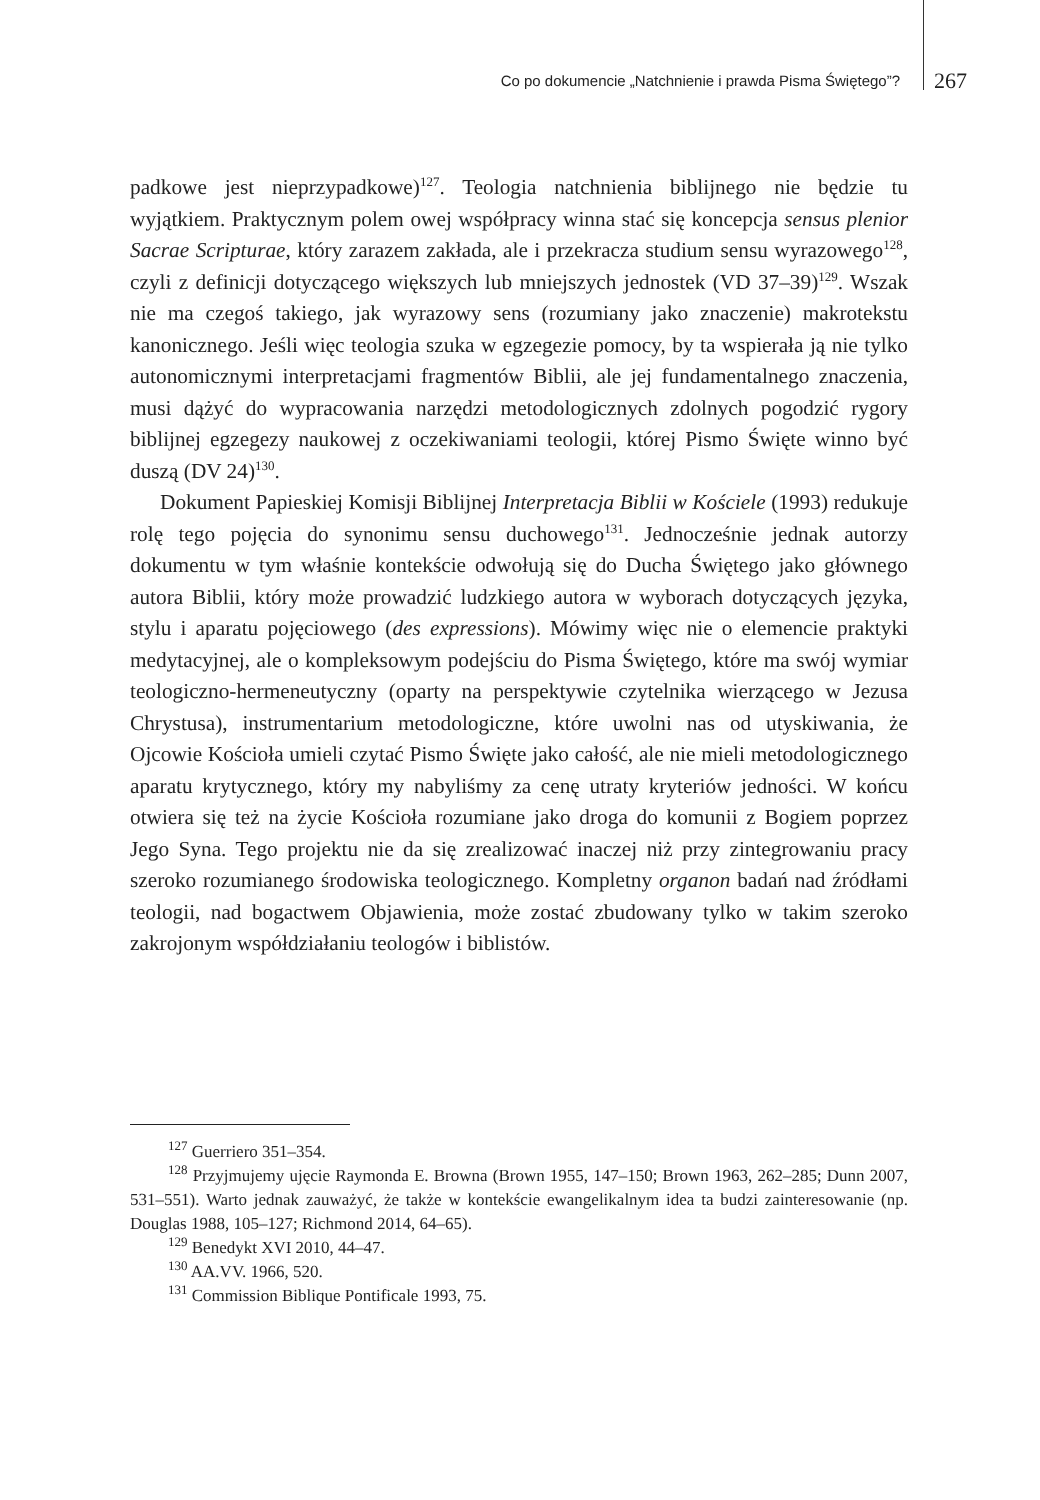Co po dokumencie „Natchnienie i prawda Pisma Świętego”? 267
padkowe jest nieprzypadkowe)<sup>127</sup>. Teologia natchnienia biblijnego nie będzie tu wyjątkiem. Praktycznym polem owej współpracy winna stać się koncepcja sensus plenior Sacrae Scripturae, który zarazem zakłada, ale i przekracza studium sensu wyrazowego<sup>128</sup>, czyli z definicji dotyczącego większych lub mniejszych jednostek (VD 37–39)<sup>129</sup>. Wszak nie ma czegoś takiego, jak wyrazowy sens (rozumiany jako znaczenie) makrotekstu kanonicznego. Jeśli więc teologia szuka w egzegezie pomocy, by ta wspierała ją nie tylko autonomicznymi interpretacjami fragmentów Biblii, ale jej fundamentalnego znaczenia, musi dążyć do wypracowania narzędzi metodologicznych zdolnych pogodzić rygory biblijnej egzegezy naukowej z oczekiwaniami teologii, której Pismo Święte winno być duszą (DV 24)<sup>130</sup>.
Dokument Papieskiej Komisji Biblijnej Interpretacja Biblii w Kościele (1993) redukuje rolę tego pojęcia do synonimu sensu duchowego<sup>131</sup>. Jednocześnie jednak autorzy dokumentu w tym właśnie kontekście odwołują się do Ducha Świętego jako głównego autora Biblii, który może prowadzić ludzkiego autora w wyborach dotyczących języka, stylu i aparatu pojęciowego (des expressions). Mówimy więc nie o elemencie praktyki medytacyjnej, ale o kompleksowym podejściu do Pisma Świętego, które ma swój wymiar teologiczno-hermeneutyczny (oparty na perspektywie czytelnika wierzącego w Jezusa Chrystusa), instrumentarium metodologiczne, które uwolni nas od utyskiwania, że Ojcowie Kościoła umieli czytać Pismo Święte jako całość, ale nie mieli metodologicznego aparatu krytycznego, który my nabyliśmy za cenę utraty kryteriów jedności. W końcu otwiera się też na życie Kościoła rozumiane jako droga do komunii z Bogiem poprzez Jego Syna. Tego projektu nie da się zrealizować inaczej niż przy zintegrowaniu pracy szeroko rozumianego środowiska teologicznego. Kompletny organon badań nad źródłami teologii, nad bogactwem Objawienia, może zostać zbudowany tylko w takim szeroko zakrojonym współdziałaniu teologów i biblistów.
<sup>127</sup> Guerriero 351–354.
<sup>128</sup> Przyjmujemy ujęcie Raymonda E. Browna (Brown 1955, 147–150; Brown 1963, 262–285; Dunn 2007, 531–551). Warto jednak zauważyć, że także w kontekście ewangelikalnym idea ta budzi zainteresowanie (np. Douglas 1988, 105–127; Richmond 2014, 64–65).
<sup>129</sup> Benedykt XVI 2010, 44–47.
<sup>130</sup> AA.VV. 1966, 520.
<sup>131</sup> Commission Biblique Pontificale 1993, 75.